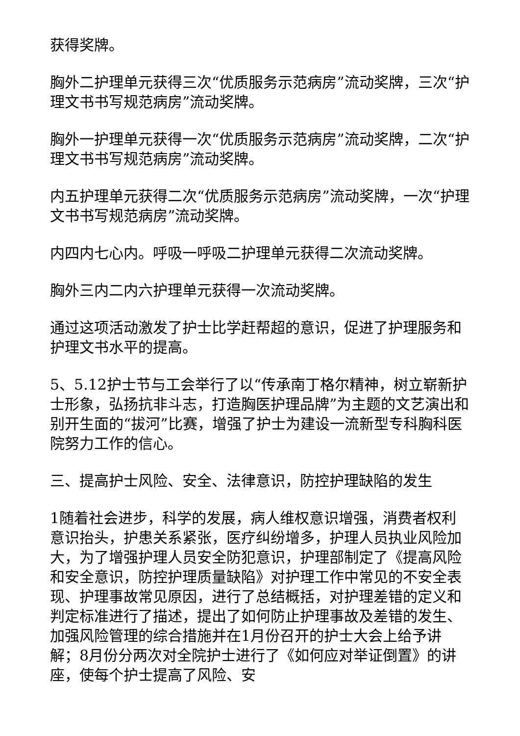获得奖牌。
胸外二护理单元获得三次“优质服务示范病房”流动奖牌，三次“护理文书书写规范病房”流动奖牌。
胸外一护理单元获得一次“优质服务示范病房”流动奖牌，二次“护理文书书写规范病房”流动奖牌。
内五护理单元获得二次“优质服务示范病房”流动奖牌，一次“护理文书书写规范病房”流动奖牌。
内四内七心内。呼吸一呼吸二护理单元获得二次流动奖牌。
胸外三内二内六护理单元获得一次流动奖牌。
通过这项活动激发了护士比学赶帮超的意识，促进了护理服务和护理文书水平的提高。
5、5.12护士节与工会举行了以“传承南丁格尔精神，树立崭新护士形象，弘扬抗非斗志，打造胸医护理品牌”为主题的文艺演出和别开生面的“拔河”比赛，增强了护士为建设一流新型专科胸科医院努力工作的信心。
三、提高护士风险、安全、法律意识，防控护理缺陷的发生
1随着社会进步，科学的发展，病人维权意识增强，消费者权利意识抬头，护患关系紧张，医疗纠纷增多，护理人员执业风险加大，为了增强护理人员安全防犯意识，护理部制定了《提高风险和安全意识，防控护理质量缺陷》对护理工作中常见的不安全表现、护理事故常见原因，进行了总结概括，对护理差错的定义和判定标准进行了描述，提出了如何防止护理事故及差错的发生、加强风险管理的综合措施并在1月份召开的护士大会上给予讲解；8月份分两次对全院护士进行了《如何应对举证倒置》的讲座，使每个护士提高了风险、安